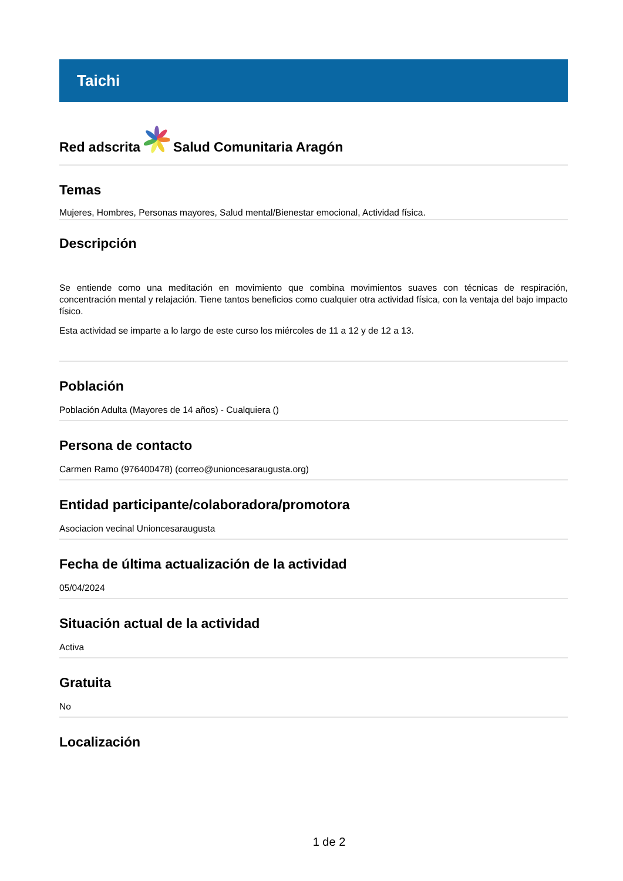Taichi
Red adscrita
Salud Comunitaria Aragón
Temas
Mujeres, Hombres, Personas mayores, Salud mental/Bienestar emocional, Actividad física.
Descripción
Se entiende como una meditación en movimiento que combina movimientos suaves con técnicas de respiración, concentración mental y relajación. Tiene tantos beneficios como cualquier otra actividad física, con la ventaja del bajo impacto físico.
Esta actividad se imparte a lo largo de este curso los miércoles de 11 a 12 y de 12 a 13.
Población
Población Adulta (Mayores de 14 años) - Cualquiera ()
Persona de contacto
Carmen Ramo (976400478) (correo@unioncesaraugusta.org)
Entidad participante/colaboradora/promotora
Asociacion vecinal Unioncesaraugusta
Fecha de última actualización de la actividad
05/04/2024
Situación actual de la actividad
Activa
Gratuita
No
Localización
1 de 2